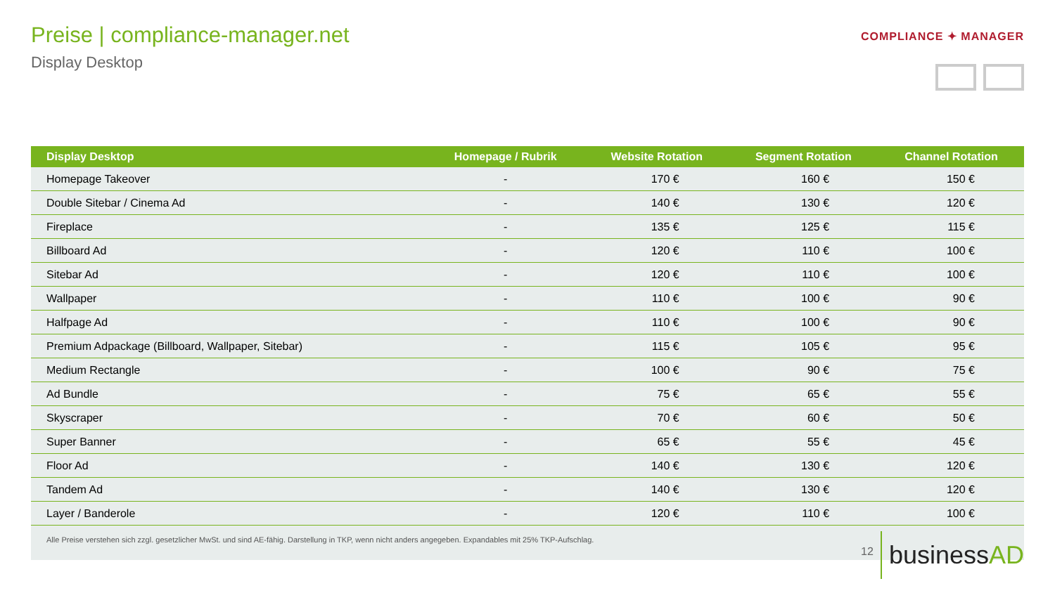Preise | compliance-manager.net
Display Desktop
COMPLIANCE ✦ MANAGER
| Display Desktop | Homepage / Rubrik | Website Rotation | Segment Rotation | Channel Rotation |
| --- | --- | --- | --- | --- |
| Homepage Takeover | - | 170 € | 160 € | 150 € |
| Double Sitebar / Cinema Ad | - | 140 € | 130 € | 120 € |
| Fireplace | - | 135 € | 125 € | 115 € |
| Billboard Ad | - | 120 € | 110 € | 100 € |
| Sitebar Ad | - | 120 € | 110 € | 100 € |
| Wallpaper | - | 110 € | 100 € | 90 € |
| Halfpage Ad | - | 110 € | 100 € | 90 € |
| Premium Adpackage (Billboard, Wallpaper, Sitebar) | - | 115 € | 105 € | 95 € |
| Medium Rectangle | - | 100 € | 90 € | 75 € |
| Ad Bundle | - | 75 € | 65 € | 55 € |
| Skyscraper | - | 70 € | 60 € | 50 € |
| Super Banner | - | 65 € | 55 € | 45 € |
| Floor Ad | - | 140 € | 130 € | 120 € |
| Tandem Ad | - | 140 € | 130 € | 120 € |
| Layer / Banderole | - | 120 € | 110 € | 100 € |
| Alle Preise verstehen sich zzgl. gesetzlicher MwSt. und sind AE-fähig. Darstellung in TKP, wenn nicht anders angegeben. Expandables mit 25% TKP-Aufschlag. | | | | |
12
businessAD